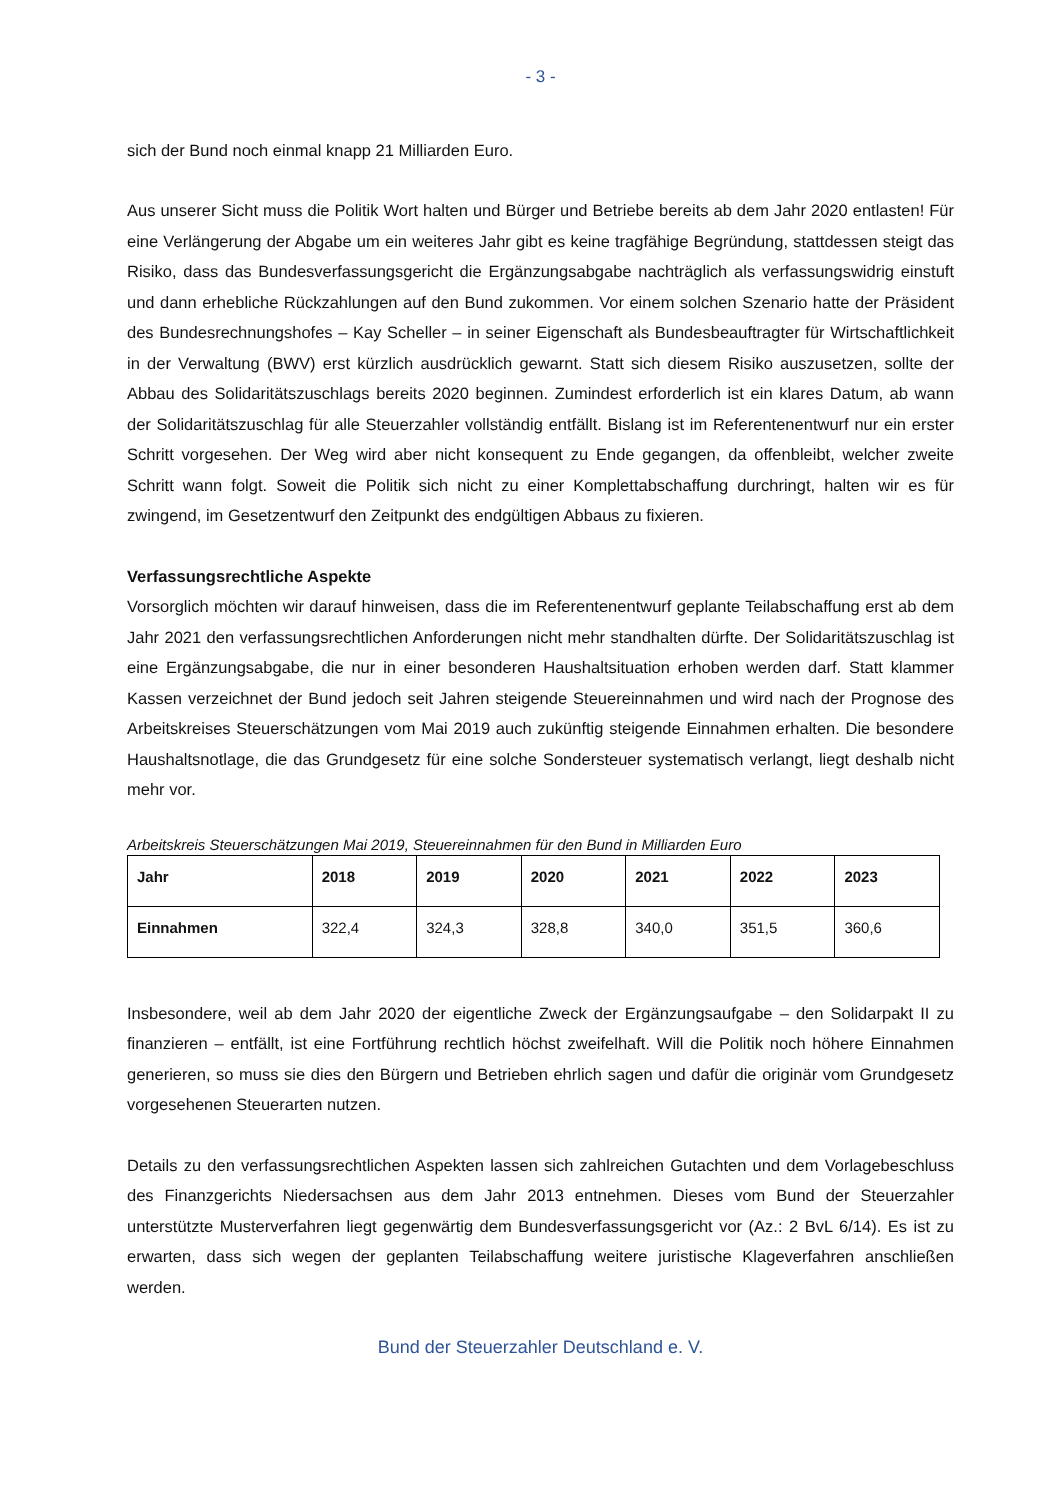- 3 -
sich der Bund noch einmal knapp 21 Milliarden Euro.
Aus unserer Sicht muss die Politik Wort halten und Bürger und Betriebe bereits ab dem Jahr 2020 entlasten! Für eine Verlängerung der Abgabe um ein weiteres Jahr gibt es keine tragfähige Begründung, stattdessen steigt das Risiko, dass das Bundesverfassungsgericht die Ergänzungsabgabe nachträglich als verfassungswidrig einstuft und dann erhebliche Rückzahlungen auf den Bund zukommen. Vor einem solchen Szenario hatte der Präsident des Bundesrechnungshofes – Kay Scheller – in seiner Eigenschaft als Bundesbeauftragter für Wirtschaftlichkeit in der Verwaltung (BWV) erst kürzlich ausdrücklich gewarnt. Statt sich diesem Risiko auszusetzen, sollte der Abbau des Solidaritätszuschlags bereits 2020 beginnen. Zumindest erforderlich ist ein klares Datum, ab wann der Solidaritätszuschlag für alle Steuerzahler vollständig entfällt. Bislang ist im Referentenentwurf nur ein erster Schritt vorgesehen. Der Weg wird aber nicht konsequent zu Ende gegangen, da offenbleibt, welcher zweite Schritt wann folgt. Soweit die Politik sich nicht zu einer Komplettabschaffung durchringt, halten wir es für zwingend, im Gesetzentwurf den Zeitpunkt des endgültigen Abbaus zu fixieren.
Verfassungsrechtliche Aspekte
Vorsorglich möchten wir darauf hinweisen, dass die im Referentenentwurf geplante Teilabschaffung erst ab dem Jahr 2021 den verfassungsrechtlichen Anforderungen nicht mehr standhalten dürfte. Der Solidaritätszuschlag ist eine Ergänzungsabgabe, die nur in einer besonderen Haushaltsituation erhoben werden darf. Statt klammer Kassen verzeichnet der Bund jedoch seit Jahren steigende Steuereinnahmen und wird nach der Prognose des Arbeitskreises Steuerschätzungen vom Mai 2019 auch zukünftig steigende Einnahmen erhalten. Die besondere Haushaltsnotlage, die das Grundgesetz für eine solche Sondersteuer systematisch verlangt, liegt deshalb nicht mehr vor.
Arbeitskreis Steuerschätzungen Mai 2019, Steuereinnahmen für den Bund in Milliarden Euro
| Jahr | 2018 | 2019 | 2020 | 2021 | 2022 | 2023 |
| --- | --- | --- | --- | --- | --- | --- |
| Einnahmen | 322,4 | 324,3 | 328,8 | 340,0 | 351,5 | 360,6 |
Insbesondere, weil ab dem Jahr 2020 der eigentliche Zweck der Ergänzungsaufgabe – den Solidarpakt II zu finanzieren – entfällt, ist eine Fortführung rechtlich höchst zweifelhaft. Will die Politik noch höhere Einnahmen generieren, so muss sie dies den Bürgern und Betrieben ehrlich sagen und dafür die originär vom Grundgesetz vorgesehenen Steuerarten nutzen.
Details zu den verfassungsrechtlichen Aspekten lassen sich zahlreichen Gutachten und dem Vorlagebeschluss des Finanzgerichts Niedersachsen aus dem Jahr 2013 entnehmen. Dieses vom Bund der Steuerzahler unterstützte Musterverfahren liegt gegenwärtig dem Bundesverfassungsgericht vor (Az.: 2 BvL 6/14). Es ist zu erwarten, dass sich wegen der geplanten Teilabschaffung weitere juristische Klageverfahren anschließen werden.
Bund der Steuerzahler Deutschland e. V.